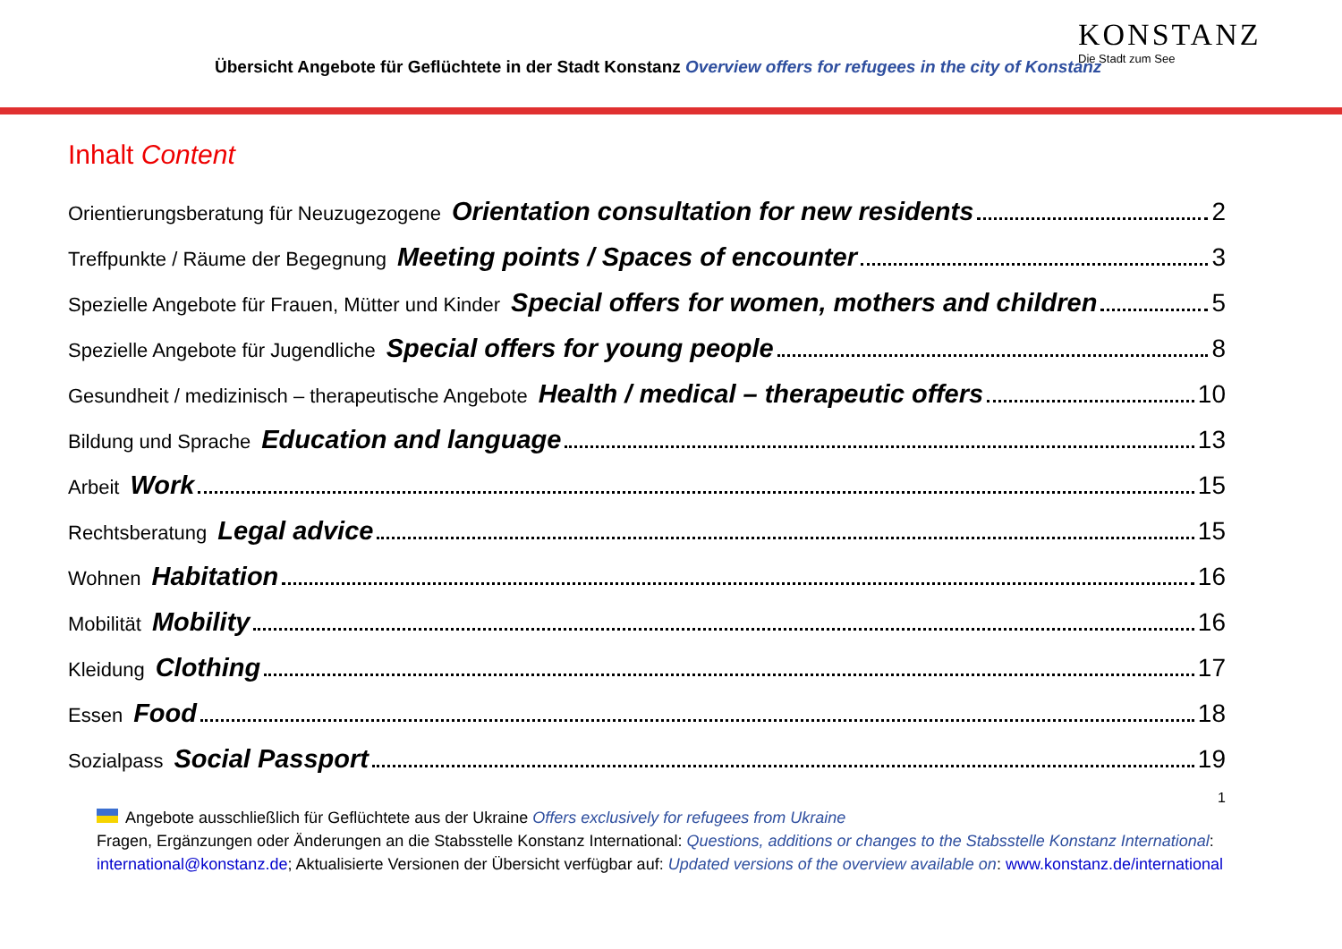Übersicht Angebote für Geflüchtete in der Stadt Konstanz Overview offers for refugees in the city of Konstanz
KONSTANZ
Die Stadt zum See
Inhalt Content
Orientierungsberatung für Neuzugezogene Orientation consultation for new residents 2
Treffpunkte / Räume der Begegnung Meeting points / Spaces of encounter 3
Spezielle Angebote für Frauen, Mütter und Kinder Special offers for women, mothers and children 5
Spezielle Angebote für Jugendliche Special offers for young people 8
Gesundheit / medizinisch – therapeutische Angebote Health / medical – therapeutic offers 10
Bildung und Sprache Education and language 13
Arbeit Work 15
Rechtsberatung Legal advice 15
Wohnen Habitation 16
Mobilität Mobility 16
Kleidung Clothing 17
Essen Food 18
Sozialpass Social Passport 19
1
Angebote ausschließlich für Geflüchtete aus der Ukraine Offers exclusively for refugees from Ukraine
Fragen, Ergänzungen oder Änderungen an die Stabsstelle Konstanz International: Questions, additions or changes to the Stabsstelle Konstanz International: international@konstanz.de; Aktualisierte Versionen der Übersicht verfügbar auf: Updated versions of the overview available on: www.konstanz.de/international